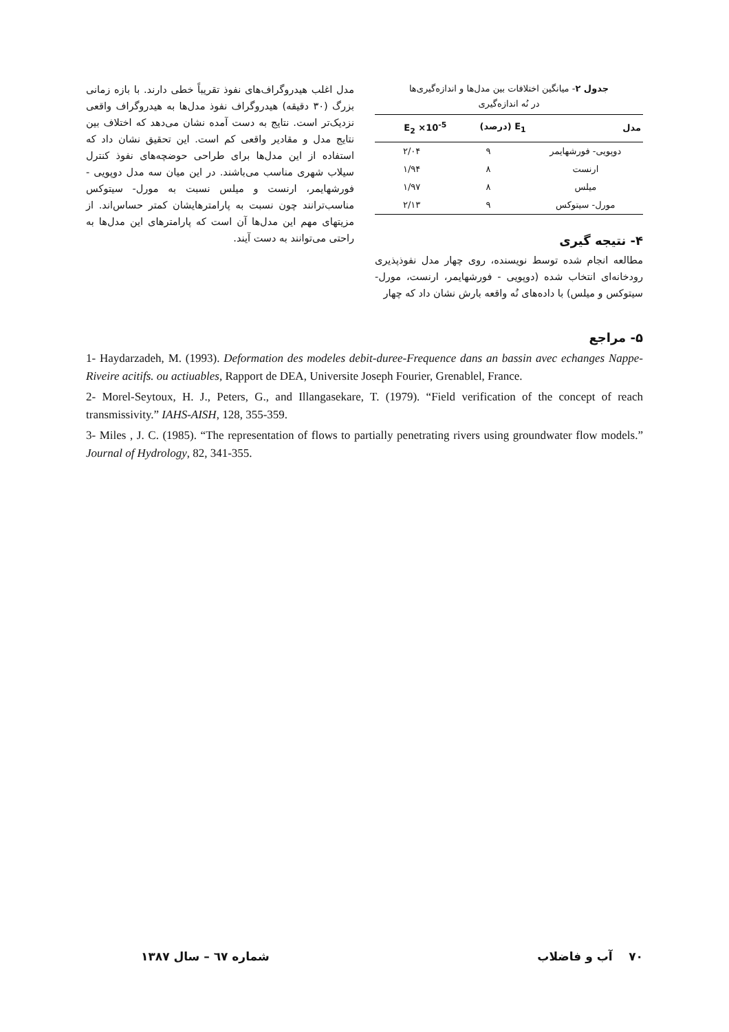جدول ۲- میانگین اختلافات بین مدل‌ها و اندازه‌گیری‌ها
در نُه اندازه‌گیری
| مدل | E<sub>1</sub> (درصد) | E<sub>2</sub> ×10<sup>-5</sup> |
| --- | --- | --- |
| دوپویی- فورشهایمر | ۹ | ۲/۰۴ |
| ارنست | ۸ | ۱/۹۴ |
| میلس | ۸ | ۱/۹۷ |
| مورل- سیتوکس | ۹ | ۲/۱۳ |
۴- نتیجه گیری
مطالعه انجام شده توسط نویسنده، روی چهار مدل نفوذپذیری رودخانه‌ای انتخاب شده (دوپویی - فورشهایمر، ارنست، مورل- سیتوکس و میلس) با داده‌های نُه واقعه بارش نشان داد که چهار
مدل اغلب هیدروگراف‌های نفوذ تقریباً خطی دارند. با بازه زمانی بزرگ (۳۰ دقیقه) هیدروگراف نفوذ مدل‌ها به هیدروگراف واقعی نزدیک‌تر است. نتایج به دست آمده نشان می‌دهد که اختلاف بین نتایج مدل و مقادیر واقعی کم است. این تحقیق نشان داد که استفاده از این مدل‌ها برای طراحی حوضچه‌های نفوذ کنترل سیلاب شهری مناسب می‌باشند. در این میان سه مدل دوپویی - فورشهایمر، ارنست و میلس نسبت به مورل- سیتوکس مناسب‌ترانند چون نسبت به پارامترهایشان کمتر حساس‌اند. از مزیتهای مهم این مدل‌ها آن است که پارامترهای این مدل‌ها به راحتی می‌توانند به دست آیند.
۵- مراجع
1- Haydarzadeh, M. (1993). Deformation des modeles debit-duree-Frequence dans an bassin avec echanges Nappe-Riveire acitifs. ou actiuables, Rapport de DEA, Universite Joseph Fourier, Grenablel, France.
2- Morel-Seytoux, H. J., Peters, G., and Illangasekare, T. (1979). “Field verification of the concept of reach transmissivity.” IAHS-AISH, 128, 355-359.
3- Miles , J. C. (1985). “The representation of flows to partially penetrating rivers using groundwater flow models.” Journal of Hydrology, 82, 341-355.
۷۰ آب و فاضلاب شماره ٦٧ – سال ۱۳۸۷